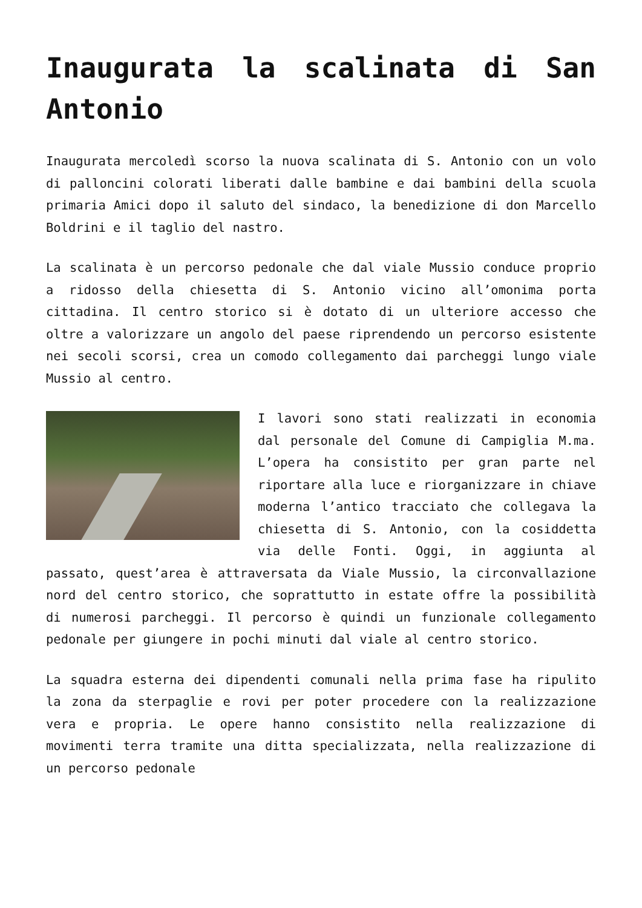Inaugurata la scalinata di San Antonio
Inaugurata mercoledì scorso la nuova scalinata di S. Antonio con un volo di palloncini colorati liberati dalle bambine e dai bambini della scuola primaria Amici dopo il saluto del sindaco, la benedizione di don Marcello Boldrini e il taglio del nastro.
La scalinata è un percorso pedonale che dal viale Mussio conduce proprio a ridosso della chiesetta di S. Antonio vicino all’omonima porta cittadina. Il centro storico si è dotato di un ulteriore accesso che oltre a valorizzare un angolo del paese riprendendo un percorso esistente nei secoli scorsi, crea un comodo collegamento dai parcheggi lungo viale Mussio al centro.
I lavori sono stati realizzati in economia dal personale del Comune di Campiglia M.ma. L’opera ha consistito per gran parte nel riportare alla luce e riorganizzare in chiave moderna l’antico tracciato che collegava la chiesetta di S. Antonio, con la cosiddetta via delle Fonti. Oggi, in aggiunta al passato, quest’area è attraversata da Viale Mussio, la circonvallazione nord del centro storico, che soprattutto in estate offre la possibilità di numerosi parcheggi. Il percorso è quindi un funzionale collegamento pedonale per giungere in pochi minuti dal viale al centro storico.
La squadra esterna dei dipendenti comunali nella prima fase ha ripulito la zona da sterpaglie e rovi per poter procedere con la realizzazione vera e propria. Le opere hanno consistito nella realizzazione di movimenti terra tramite una ditta specializzata, nella realizzazione di un percorso pedonale